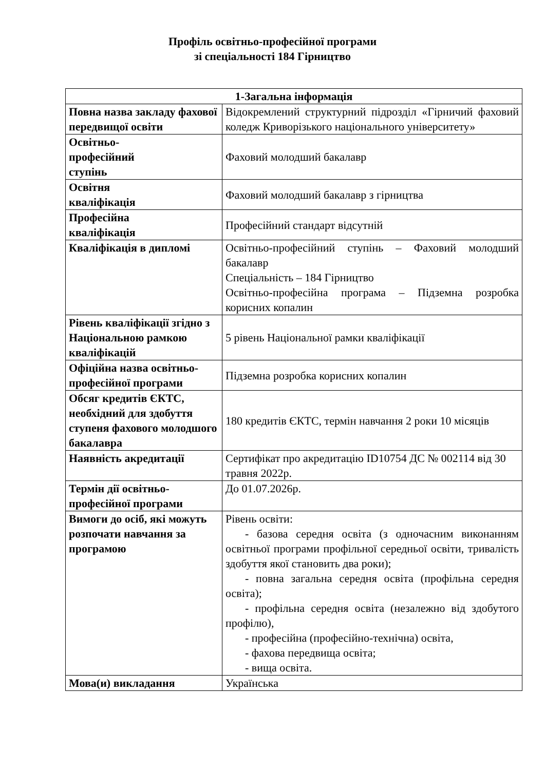Профіль освітньо-професійної програми
зі спеціальності 184 Гірництво
| 1-Загальна інформація | |
| --- | --- |
| Повна назва закладу фахової передвищої освіти | Відокремлений структурний підрозділ «Гірничий фаховий коледж Криворізького національного університету» |
| Освітньо- професійний ступінь | Фаховий молодший бакалавр |
| Освітня кваліфікація | Фаховий молодший бакалавр з гірництва |
| Професійна кваліфікація | Професійний стандарт відсутній |
| Кваліфікація в дипломі | Освітньо-професійний ступінь – Фаховий молодший бакалавр Спеціальність – 184 Гірництво Освітньо-професійна програма – Підземна розробка корисних копалин |
| Рівень кваліфікації згідно з Національною рамкою кваліфікацій | 5 рівень Національної рамки кваліфікації |
| Офіційна назва освітньо- професійної програми | Підземна розробка корисних копалин |
| Обсяг кредитів ЄКТС, необхідний для здобуття ступеня фахового молодшого бакалавра | 180 кредитів ЄКТС, термін навчання 2 роки 10 місяців |
| Наявність акредитації | Сертифікат про акредитацію ID10754 ДС № 002114 від 30 травня 2022р. |
| Термін дії освітньо-професійної програми | До 01.07.2026р. |
| Вимоги до осіб, які можуть розпочати навчання за програмою | Рівень освіти: - базова середня освіта (з одночасним виконанням освітньої програми профільної середньої освіти, тривалість здобуття якої становить два роки); - повна загальна середня освіта (профільна середня освіта); - профільна середня освіта (незалежно від здобутого профілю), - професійна (професійно-технічна) освіта, - фахова передвища освіта; - вища освіта. |
| Мова(и) викладання | Українська |